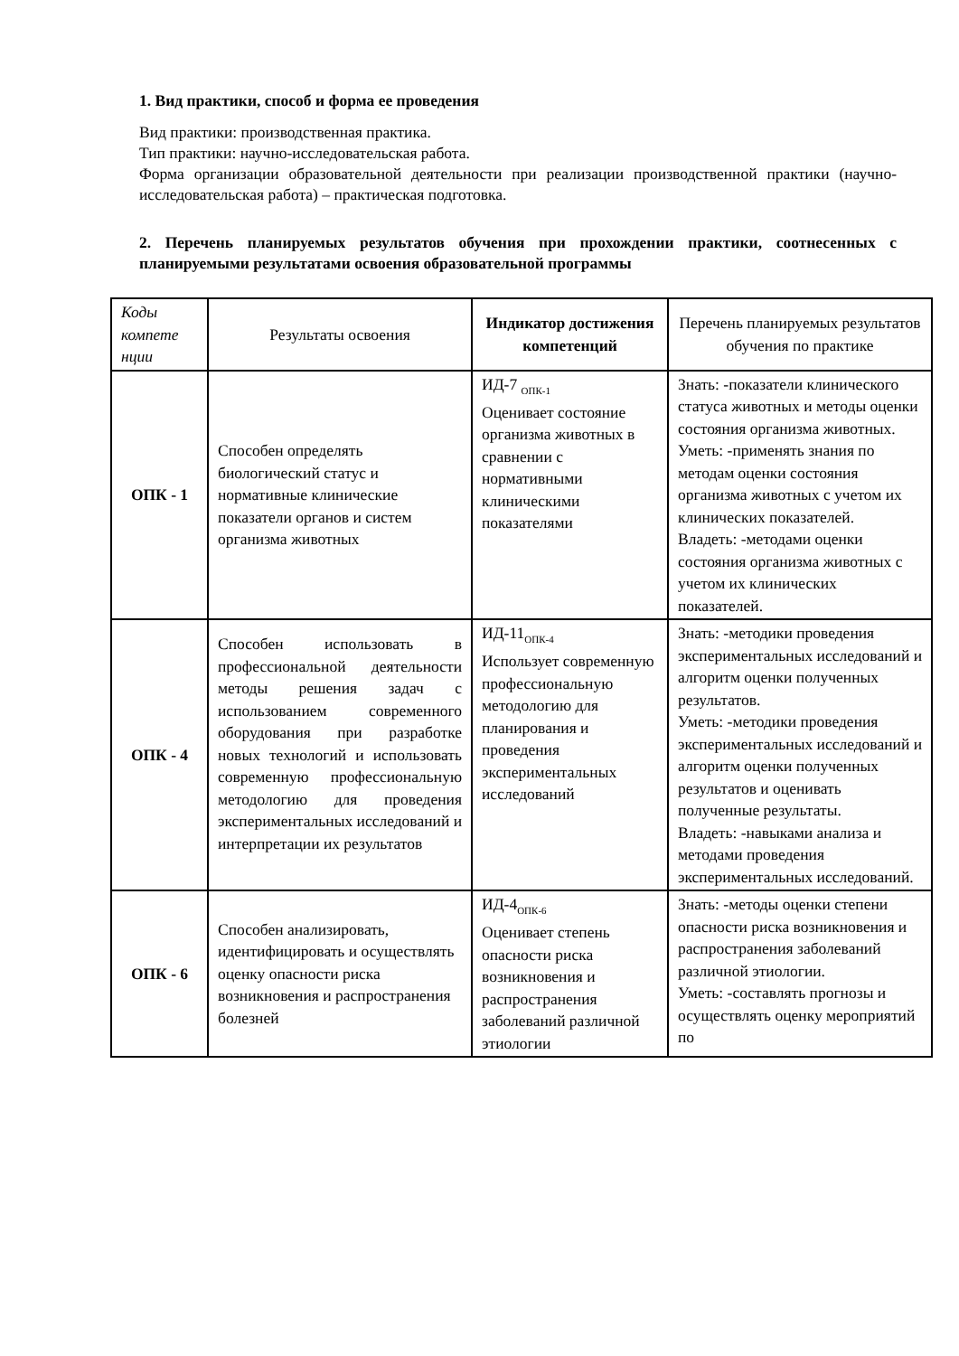1. Вид практики, способ и форма ее проведения
Вид практики: производственная практика.
Тип практики: научно-исследовательская работа.
Форма организации образовательной деятельности при реализации производственной практики (научно-исследовательская работа) – практическая подготовка.
2. Перечень планируемых результатов обучения при прохождении практики, соотнесенных с планируемыми результатами освоения образовательной программы
| Коды компете нции | Результаты освоения | Индикатор достижения компетенций | Перечень планируемых результатов обучения по практике |
| --- | --- | --- | --- |
| ОПК - 1 | Способен определять биологический статус и нормативные клинические показатели органов и систем организма животных | ИД-7 <sub>ОПК-1</sub> Оценивает состояние организма животных в сравнении с нормативными клиническими показателями | Знать: -показатели клинического статуса животных и методы оценки состояния организма животных. Уметь: -применять знания по методам оценки состояния организма животных с учетом их клинических показателей. Владеть: -методами оценки состояния организма животных с учетом их клинических показателей. |
| ОПК - 4 | Способен использовать в профессиональной деятельности методы решения задач с использованием современного оборудования при разработке новых технологий и использовать современную профессиональную методологию для проведения экспериментальных исследований и интерпретации их результатов | ИД-11<sub>ОПК-4</sub> Использует современную профессиональную методологию для планирования и проведения экспериментальных исследований | Знать: -методики проведения экспериментальных исследований и алгоритм оценки полученных результатов. Уметь: -методики проведения экспериментальных исследований и алгоритм оценки полученных результатов и оценивать полученные результаты. Владеть: -навыками анализа и методами проведения экспериментальных исследований. |
| ОПК - 6 | Способен анализировать, идентифицировать и осуществлять оценку опасности риска возникновения и распространения болезней | ИД-4<sub>ОПК-6</sub> Оценивает степень опасности риска возникновения и распространения заболеваний различной этиологии | Знать: -методы оценки степени опасности риска возникновения и распространения заболеваний различной этиологии. Уметь: -составлять прогнозы и осуществлять оценку мероприятий по |